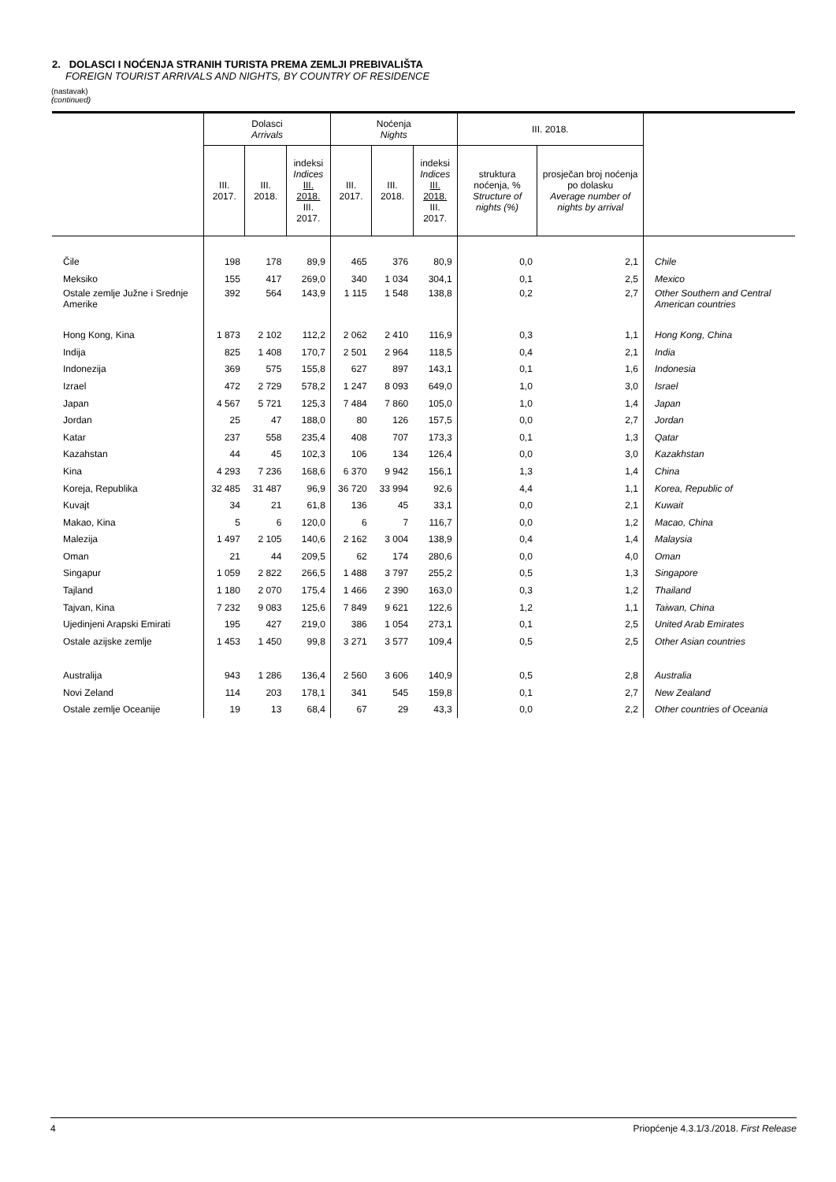2. DOLASCI I NOĆENJA STRANIH TURISTA PREMA ZEMLJI PREBIVALIŠTA
FOREIGN TOURIST ARRIVALS AND NIGHTS, BY COUNTRY OF RESIDENCE
(nastavak)
(continued)
| | Dolasci Arrivals | | | Noćenja Nights | | | III. 2018. | | |
| --- | --- | --- | --- | --- | --- | --- | --- | --- | --- |
| | III. 2017. | III. 2018. | indeksi Indices III. 2018. III. 2017. | III. 2017. | III. 2018. | indeksi Indices III. 2018. III. 2017. | struktura noćenja, % Structure of nights (%) | prosječan broj noćenja po dolasku Average number of nights by arrival | |
| Čile | 198 | 178 | 89,9 | 465 | 376 | 80,9 | 0,0 | 2,1 | Chile |
| Meksiko | 155 | 417 | 269,0 | 340 | 1 034 | 304,1 | 0,1 | 2,5 | Mexico |
| Ostale zemlje Južne i Srednje Amerike | 392 | 564 | 143,9 | 1 115 | 1 548 | 138,8 | 0,2 | 2,7 | Other Southern and Central American countries |
| Hong Kong, Kina | 1 873 | 2 102 | 112,2 | 2 062 | 2 410 | 116,9 | 0,3 | 1,1 | Hong Kong, China |
| Indija | 825 | 1 408 | 170,7 | 2 501 | 2 964 | 118,5 | 0,4 | 2,1 | India |
| Indonezija | 369 | 575 | 155,8 | 627 | 897 | 143,1 | 0,1 | 1,6 | Indonesia |
| Izrael | 472 | 2 729 | 578,2 | 1 247 | 8 093 | 649,0 | 1,0 | 3,0 | Israel |
| Japan | 4 567 | 5 721 | 125,3 | 7 484 | 7 860 | 105,0 | 1,0 | 1,4 | Japan |
| Jordan | 25 | 47 | 188,0 | 80 | 126 | 157,5 | 0,0 | 2,7 | Jordan |
| Katar | 237 | 558 | 235,4 | 408 | 707 | 173,3 | 0,1 | 1,3 | Qatar |
| Kazahstan | 44 | 45 | 102,3 | 106 | 134 | 126,4 | 0,0 | 3,0 | Kazakhstan |
| Kina | 4 293 | 7 236 | 168,6 | 6 370 | 9 942 | 156,1 | 1,3 | 1,4 | China |
| Koreja, Republika | 32 485 | 31 487 | 96,9 | 36 720 | 33 994 | 92,6 | 4,4 | 1,1 | Korea, Republic of |
| Kuvajt | 34 | 21 | 61,8 | 136 | 45 | 33,1 | 0,0 | 2,1 | Kuwait |
| Makao, Kina | 5 | 6 | 120,0 | 6 | 7 | 116,7 | 0,0 | 1,2 | Macao, China |
| Malezija | 1 497 | 2 105 | 140,6 | 2 162 | 3 004 | 138,9 | 0,4 | 1,4 | Malaysia |
| Oman | 21 | 44 | 209,5 | 62 | 174 | 280,6 | 0,0 | 4,0 | Oman |
| Singapur | 1 059 | 2 822 | 266,5 | 1 488 | 3 797 | 255,2 | 0,5 | 1,3 | Singapore |
| Tajland | 1 180 | 2 070 | 175,4 | 1 466 | 2 390 | 163,0 | 0,3 | 1,2 | Thailand |
| Tajvan, Kina | 7 232 | 9 083 | 125,6 | 7 849 | 9 621 | 122,6 | 1,2 | 1,1 | Taiwan, China |
| Ujedinjeni Arapski Emirati | 195 | 427 | 219,0 | 386 | 1 054 | 273,1 | 0,1 | 2,5 | United Arab Emirates |
| Ostale azijske zemlje | 1 453 | 1 450 | 99,8 | 3 271 | 3 577 | 109,4 | 0,5 | 2,5 | Other Asian countries |
| Australija | 943 | 1 286 | 136,4 | 2 560 | 3 606 | 140,9 | 0,5 | 2,8 | Australia |
| Novi Zeland | 114 | 203 | 178,1 | 341 | 545 | 159,8 | 0,1 | 2,7 | New Zealand |
| Ostale zemlje Oceanije | 19 | 13 | 68,4 | 67 | 29 | 43,3 | 0,0 | 2,2 | Other countries of Oceania |
4 Priopćenje 4.3.1/3./2018. First Release